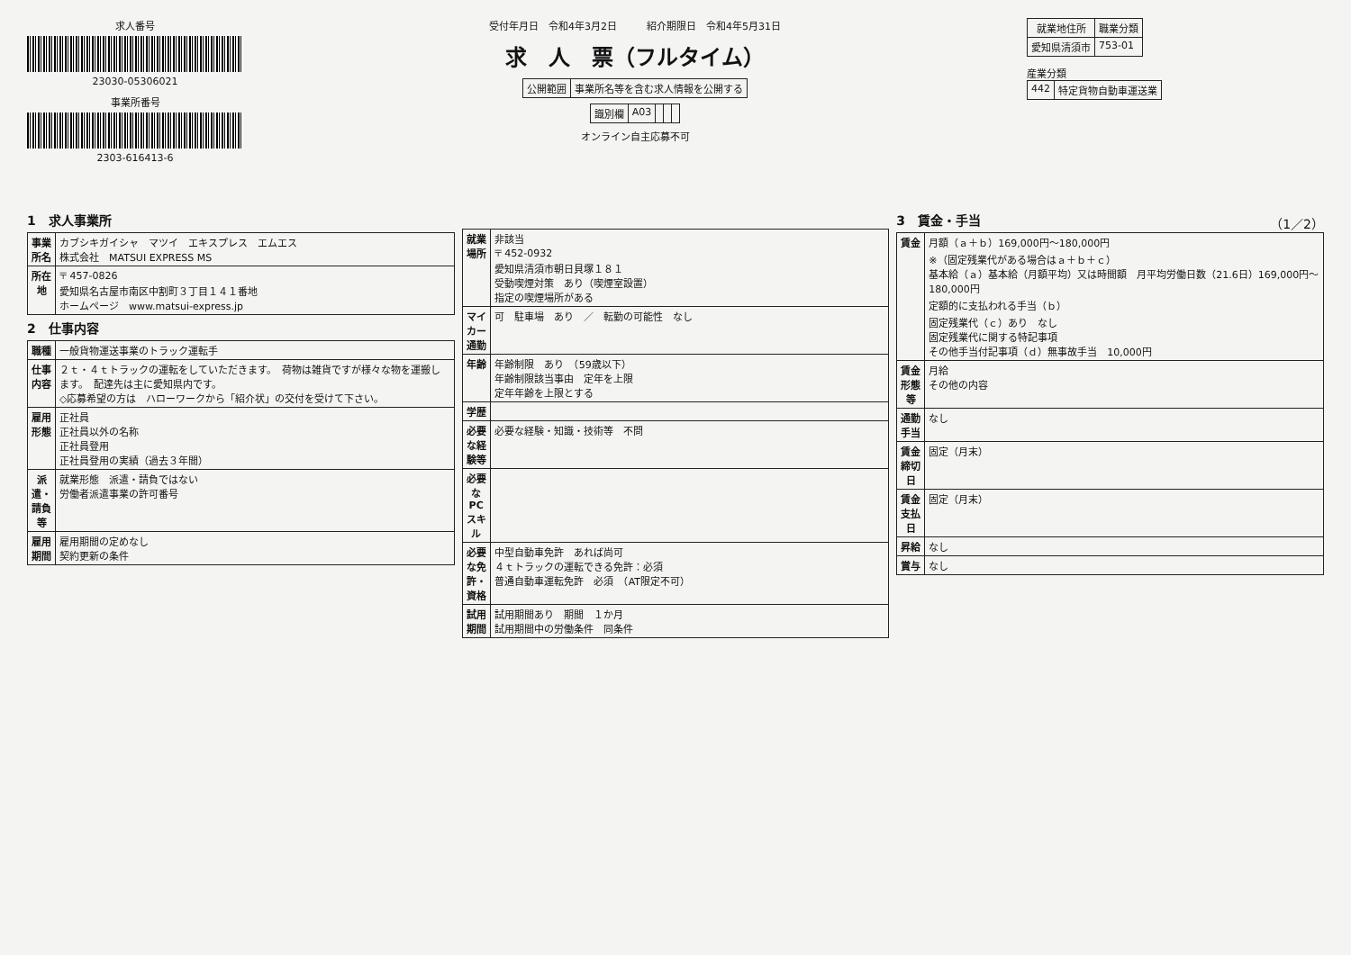求人番号
23030-05306021
事業所番号
2303-616413-6
受付年月日　令和4年3月2日　　　紹介期限日　令和4年5月31日
求　人　票（フルタイム）
| 公開範囲 | 事業所名等を含む求人情報を公開する |
| 識別欄 | A03 | | | |
オンライン自主応募不可
| 就業地住所 | 職業分類 |
| --- | --- |
| 愛知県清須市 | 753-01 |
産業分類
| 442 | 特定貨物自動車運送業 |
1　求人事業所
| 事業所名 | カブシキガイシャ マツイ エキスプレス エムエス 株式会社 MATSUI EXPRESS MS |
| 所在地 | 〒 457-0826 愛知県名古屋市南区中割町３丁目１４１番地 ホームページ www.matsui-express.jp |
2　仕事内容
| 職種 | 一般貨物運送事業のトラック運転手 |
| 仕事内容 | ２ｔ・４ｔトラックの運転をしていただきます。 荷物は雑貨ですが様々な物を運搬します。 配達先は主に愛知県内です。 ◇応募希望の方は ハローワークから「紹介状」の交付を受けて下さい。 |
| 雇用形態 | 正社員 正社員以外の名称 正社員登用 正社員登用の実績（過去３年間） |
| 派遣・請負等 | 就業形態 派遣・請負ではない 労働者派遣事業の許可番号 |
| 雇用期間 | 雇用期間の定めなし 契約更新の条件 |
| 就業場所 | 非該当 〒 452-0932 愛知県清須市朝日貝塚１８１ 受動喫煙対策 あり（喫煙室設置） 指定の喫煙場所がある |
| マイカー通勤 | 可 駐車場 あり ／ 転勤の可能性 なし |
| 年齢 | 年齢制限 あり （59歳以下） 年齢制限該当事由 定年を上限 定年年齢を上限とする |
| 学歴 | |
| 必要な経験等 | 必要な経験・知識・技術等 不問 |
| 必要なPCスキル | |
| 必要な免許・資格 | 中型自動車免許 あれば尚可 ４ｔトラックの運転できる免許：必須 普通自動車運転免許 必須 （AT限定不可） |
| 試用期間 | 試用期間あり 期間 １か月 試用期間中の労働条件 同条件 |
3　賃金・手当　（1／2）
| 賃金 | 月額（ａ＋ｂ）169,000円～180,000円 ※（固定残業代がある場合はａ＋ｂ＋ｃ） 基本給（ａ）基本給（月額平均）又は時間額 月平均労働日数（21.6日）169,000円～180,000円 定額的に支払われる手当（ｂ） 固定残業代（ｃ）あり なし 固定残業代に関する特記事項 その他手当付記事項（ｄ）無事故手当 10,000円 |
| 賃金形態等 | 月給 その他の内容 |
| 通勤手当 | なし |
| 賃金締切日 | 固定（月末） |
| 賃金支払日 | 固定（月末） |
| 昇給 | なし |
| 賞与 | なし |